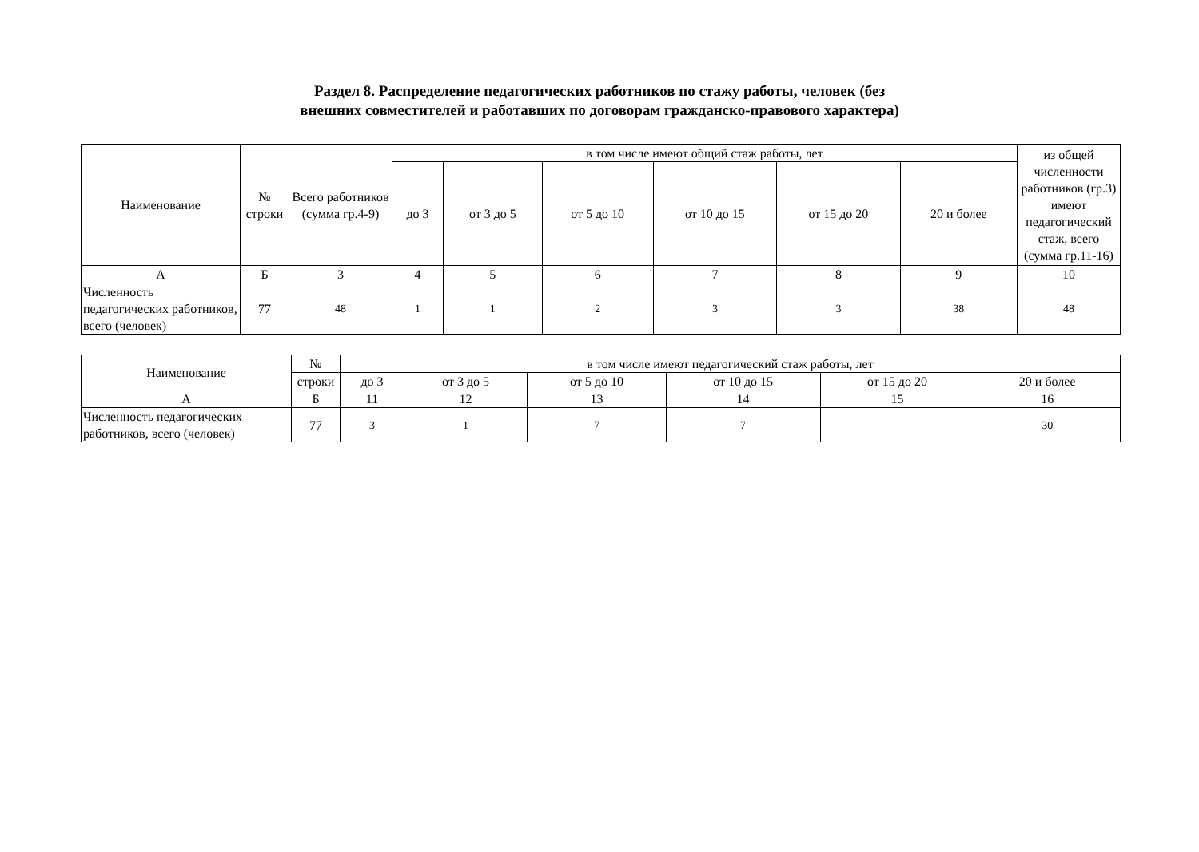Раздел 8. Распределение педагогических работников по стажу работы, человек (без
внешних совместителей и работавших по договорам гражданско-правового характера)
| Наименование | № строки | Всего работников (сумма гр.4-9) | в том числе имеют общий стаж работы, лет | | | | | | из общей численности работников (гр.3) имеют педагогический стаж, всего (сумма гр.11-16) |
| --- | --- | --- | --- | --- | --- | --- | --- | --- | --- |
| | | | до 3 | от 3 до 5 | от 5 до 10 | от 10 до 15 | от 15 до 20 | 20 и более | |
| А | Б | 3 | 4 | 5 | 6 | 7 | 8 | 9 | 10 |
| Численность педагогических работников, всего (человек) | 77 | 48 | 1 | 1 | 2 | 3 | 3 | 38 | 48 |
| Наименование | № | в том числе имеют педагогический стаж работы, лет | | | | | |
| --- | --- | --- | --- | --- | --- | --- | --- |
| | строки | до 3 | от 3 до 5 | от 5 до 10 | от 10 до 15 | от 15 до 20 | 20 и более |
| А | Б | 11 | 12 | 13 | 14 | 15 | 16 |
| Численность педагогических работников, всего (человек) | 77 | 3 | 1 | 7 | 7 | | 30 |